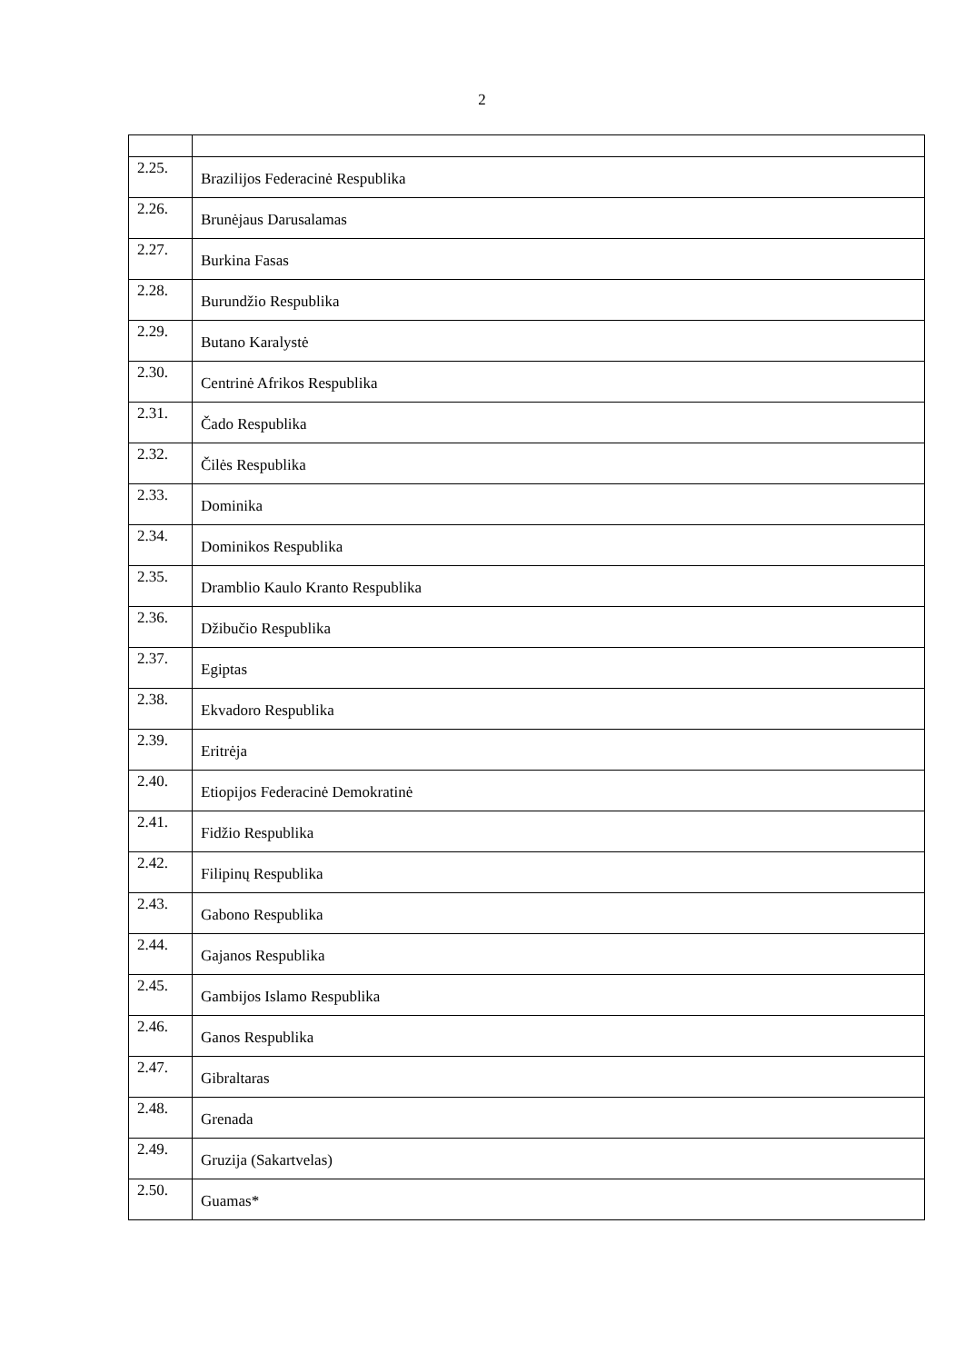2
| 2.25. | Brazilijos Federacinė Respublika |
| 2.26. | Brunėjaus Darusalamas |
| 2.27. | Burkina Fasas |
| 2.28. | Burundžio Respublika |
| 2.29. | Butano Karalystė |
| 2.30. | Centrinė Afrikos Respublika |
| 2.31. | Čado Respublika |
| 2.32. | Čilės Respublika |
| 2.33. | Dominika |
| 2.34. | Dominikos Respublika |
| 2.35. | Dramblio Kaulo Kranto Respublika |
| 2.36. | Džibučio Respublika |
| 2.37. | Egiptas |
| 2.38. | Ekvadoro Respublika |
| 2.39. | Eritrėja |
| 2.40. | Etiopijos Federacinė Demokratinė |
| 2.41. | Fidžio Respublika |
| 2.42. | Filipinų Respublika |
| 2.43. | Gabono Respublika |
| 2.44. | Gajanos Respublika |
| 2.45. | Gambijos Islamo Respublika |
| 2.46. | Ganos Respublika |
| 2.47. | Gibraltaras |
| 2.48. | Grenada |
| 2.49. | Gruzija (Sakartvelas) |
| 2.50. | Guamas* |